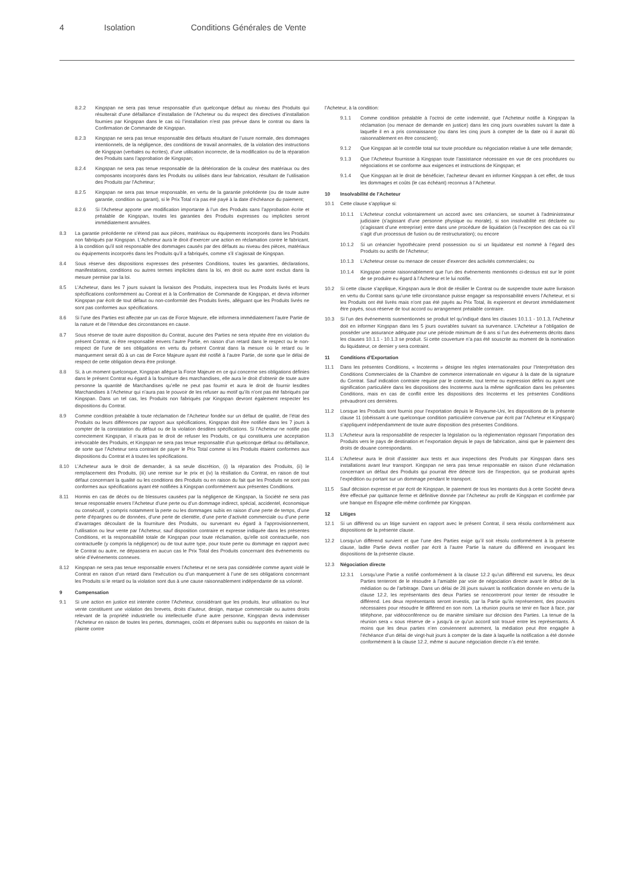4 Isolation Conditions Générales de Vente
8.2.2 Kingspan ne sera pas tenue responsable d’un quelconque défaut au niveau des Produits qui résulterait d’une défaillance d’installation de l’Acheteur ou du respect des directives d’installation fournies par Kingspan dans le cas où l’installation n’est pas prévue dans le contrat ou dans la Confirmation de Commande de Kingspan.
8.2.3 Kingspan ne sera pas tenue responsable des défauts résultant de l’usure normale, des dommages intentionnels, de la négligence, des conditions de travail anormales, de la violation des instructions de Kingspan (verbales ou écrites), d’une utilisation incorrecte, de la modification ou de la réparation des Produits sans l’approbation de Kingspan;
8.2.4 Kingspan ne sera pas tenue responsable de la détérioration de la couleur des matériaux ou des composants incorporés dans les Produits ou utilisés dans leur fabrication, résultant de l’utilisation des Produits par l’Acheteur;
8.2.5 Kingspan ne sera pas tenue responsable, en vertu de la garantie précédente (ou de toute autre garantie, condition ou garant), si le Prix Total n’a pas été payé à la date d’échéance du paiement;
8.2.6 Si l’Acheteur apporte une modification importante à l’un des Produits sans l’approbation écrite et préalable de Kingspan, toutes les garanties des Produits expresses ou implicites seront immédiatement annulées.
8.3 La garantie précédente ne s’étend pas aux pièces, matériaux ou équipements incorporés dans les Produits non fabriqués par Kingspan. L’Acheteur aura le droit d’exercer une action en réclamation contre le fabricant, à la condition qu’il soit responsable des dommages causés par des défauts au niveau des pièces, matériaux ou équipements incorporés dans les Produits qu’il a fabriqués, comme s’il s’agissait de Kingspan.
8.4 Sous réserve des dispositions expresses des présentes Conditions, toutes les garanties, déclarations, manifestations, conditions ou autres termes implicites dans la loi, en droit ou autre sont exclus dans la mesure permise par la loi.
8.5 L’Acheteur, dans les 7 jours suivant la livraison des Produits, inspectera tous les Produits livrés et leurs spécifications conformément au Contrat et à la Confirmation de Commande de Kingspan, et devra informer Kingspan par écrit de tout défaut ou non-conformité des Produits livrés, alléguant que les Produits livrés ne sont pas conformes aux spécifications.
8.6 Si l’une des Parties est affectée par un cas de Force Majeure, elle informera immédiatement l’autre Partie de la nature et de l’étendue des circonstances en cause.
8.7 Sous réserve de toute autre disposition du Contrat, aucune des Parties ne sera réputée être en violation du présent Contrat, ni être responsable envers l’autre Partie, en raison d’un retard dans le respect ou le non-respect de l’une de ses obligations en vertu du présent Contrat dans la mesure où le retard ou le manquement serait dû à un cas de Force Majeure ayant été notifié à l’autre Partie, de sorte que le délai de respect de cette obligation devra être prolongé.
8.8 Si, à un moment quelconque, Kingspan allègue la Force Majeure en ce qui concerne ses obligations définies dans le présent Contrat eu égard à la fourniture des marchandises, elle aura le droit d’obtenir de toute autre personne la quantité de Marchandises qu’elle ne peut pas fournir et aura le droit de fournir lesdites Marchandises à l’Acheteur qui n’aura pas le pouvoir de les refuser au motif qu’ils n’ont pas été fabriqués par Kingspan. Dans un tel cas, les Produits non fabriqués par Kingspan devront également respecter les dispositions du Contrat.
8.9 Comme condition préalable à toute réclamation de l’Acheteur fondée sur un défaut de qualité, de l’état des Produits ou leurs différences par rapport aux spécifications, Kingspan doit être notifiée dans les 7 jours à compter de la constatation du défaut ou de la violation desdites spécifications. Si l’Acheteur ne notifie pas correctement Kingspan, il n’aura pas le droit de refuser les Produits, ce qui constituera une acceptation irrévocable des Produits, et Kingspan ne sera pas tenue responsable d’un quelconque défaut ou défaillance, de sorte que l’Acheteur sera contraint de payer le Prix Total comme si les Produits étaient conformes aux dispositions du Contrat et à toutes les spécifications.
8.10 L’Acheteur aura le droit de demander, à sa seule discrétion, (i) la réparation des Produits, (ii) le remplacement des Produits, (iii) une remise sur le prix et (iv) la résiliation du Contrat, en raison de tout défaut concernant la qualité ou les conditions des Produits ou en raison du fait que les Produits ne sont pas conformes aux spécifications ayant été notifiées à Kingspan conformément aux présentes Conditions.
8.11 Hormis en cas de décès ou de blessures causées par la négligence de Kingspan, la Société ne sera pas tenue responsable envers l’Acheteur d’une perte ou d’un dommage indirect, spécial, accidentel, économique ou consécutif, y compris notamment la perte ou les dommages subis en raison d’une perte de temps, d’une perte d’épargnes ou de données, d’une perte de clientèle, d’une perte d’activité commerciale ou d’une perte d’avantages découlant de la fourniture des Produits, ou survenant eu égard à l’approvisionnement, l’utilisation ou leur vente par l’Acheteur, sauf disposition contraire et expresse indiquée dans les présentes Conditions, et la responsabilité totale de Kingspan pour toute réclamation, qu’elle soit contractuelle, non contractuelle (y compris la négligence) ou de tout autre type, pour toute perte ou dommage en rapport avec le Contrat ou autre, ne dépassera en aucun cas le Prix Total des Produits concernant des événements ou série d’événements connexes.
8.12 Kingspan ne sera pas tenue responsable envers l’Acheteur et ne sera pas considérée comme ayant violé le Contrat en raison d’un retard dans l’exécution ou d’un manquement à l’une de ses obligations concernant les Produits si le retard ou la violation sont dus à une cause raisonnablement indépendante de sa volonté.
9 Compensation
9.1 Si une action en justice est intentée contre l’Acheteur, considérant que les produits, leur utilisation ou leur vente constituent une violation des brevets, droits d’auteur, design, marque commerciale ou autres droits relevant de la propriété industrielle ou intellectuelle d’une autre personne, Kingspan devra indemniser l’Acheteur en raison de toutes les pertes, dommages, coûts et dépenses subis ou supportés en raison de la plainte contre
l’Acheteur, à la condition:
9.1.1 Comme condition préalable à l’octroi de cette indemnité, que l’Acheteur notifie à Kingspan la réclamation (ou menace de demande en justice) dans les cinq jours ouvrables suivant la date à laquelle il en a pris connaissance (ou dans les cinq jours à compter de la date où il aurait dû raisonnablement en être conscient);
9.1.2 Que Kingspan ait le contrôle total sur toute procédure ou négociation relative à une telle demande;
9.1.3 Que l’Acheteur fournisse à Kingspan toute l’assistance nécessaire en vue de ces procédures ou négociations et se conforme aux exigences et instructions de Kingspan; et
9.1.4 Que Kingspan ait le droit de bénéficier, l’acheteur devant en informer Kingspan à cet effet, de tous les dommages et coûts (le cas échéant) reconnus à l’Acheteur.
10 Insolvabilité de l’Acheteur
10.1 Cette clause s’applique si:
10.1.1 L’Acheteur conclut volontairement un accord avec ses créanciers, se soumet à l’administrateur judiciaire (s’agissant d’une personne physique ou morale), si son insolvabilité est déclarée ou (s’agissant d’une entreprise) entre dans une procédure de liquidation (à l’exception des cas où s’il s’agit d’un processus de fusion ou de restructuration); ou encore
10.1.2 Si un créancier hypothécaire prend possession ou si un liquidateur est nommé à l’égard des Produits ou actifs de l’Acheteur;
10.1.3 L’Acheteur cesse ou menace de cesser d’exercer des activités commerciales; ou
10.1.4 Kingspan pense raisonnablement que l’un des événements mentionnés ci-dessus est sur le point de se produire eu égard à l’Acheteur et le lui notifie.
10.2 Si cette clause s’applique, Kingspan aura le droit de résilier le Contrat ou de suspendre toute autre livraison en vertu du Contrat sans qu’une telle circonstance puisse engager sa responsabilité envers l’Acheteur, et si les Produits ont été livrés mais n’ont pas été payés au Prix Total, ils expireront et devront immédiatement être payés, sous réserve de tout accord ou arrangement préalable contraire.
10.3 Si l’un des événements susmentionnés se produit tel qu’indiqué dans les clauses 10.1.1 - 10.1.3, l’Acheteur doit en informer Kingspan dans les 5 jours ouvrables suivant sa survenance. L’Acheteur a l’obligation de posséder une assurance adéquate pour une période minimum de 6 ans si l’un des événements décrits dans les clauses 10.1.1 - 10.1.3 se produit. Si cette couverture n’a pas été souscrite au moment de la nomination du liquidateur, ce dernier y sera contraint.
11 Conditions d’Exportation
11.1 Dans les présentes Conditions, « Incoterms » désigne les règles internationales pour l’Interprétation des Conditions Commerciales de la Chambre de commerce internationale en vigueur à la date de la signature du Contrat. Sauf indication contraire requise par le contexte, tout terme ou expression défini ou ayant une signification particulière dans les dispositions des Incoterms aura la même signification dans les présentes Conditions, mais en cas de conflit entre les dispositions des Incoterms et les présentes Conditions prévaudront ces dernières.
11.2 Lorsque les Produits sont fournis pour l’exportation depuis le Royaume-Uni, les dispositions de la présente clause 11 (obéissant à une quelconque condition particulière convenue par écrit par l’Acheteur et Kingspan) s’appliquent indépendamment de toute autre disposition des présentes Conditions.
11.3 L’Acheteur aura la responsabilité de respecter la législation ou la réglementation régissant l’importation des Produits vers le pays de destination et l’exportation depuis le pays de fabrication, ainsi que le paiement des droits de douane correspondants.
11.4 L’Acheteur aura le droit d’assister aux tests et aux inspections des Produits par Kingspan dans ses installations avant leur transport. Kingspan ne sera pas tenue responsable en raison d’une réclamation concernant un défaut des Produits qui pourrait être détecté lors de l’inspection, qui se produirait après l’expédition ou portant sur un dommage pendant le transport.
11.5 Sauf décision expresse et par écrit de Kingspan, le paiement de tous les montants dus à cette Société devra être effectué par quittance ferme et définitive donnée par l’Acheteur au profit de Kingspan et confirmée par une banque en Espagne elle-même confirmée par Kingspan.
12 Litiges
12.1 Si un différend ou un litige survient en rapport avec le présent Contrat, il sera résolu conformément aux dispositions de la présente clause.
12.2 Lorsqu’un différend survient et que l’une des Parties exige qu’il soit résolu conformément à la présente clause, ladite Partie devra notifier par écrit à l’autre Partie la nature du différend en invoquant les dispositions de la présente clause.
12.3 Négociation directe
12.3.1 Lorsqu’une Partie a notifié conformément à la clause 12.2 qu’un différend est survenu, les deux Parties tenteront de le résoudre à l’amiable par voie de négociation directe avant le début de la médiation ou de l’arbitrage. Dans un délai de 28 jours suivant la notification donnée en vertu de la clause 12.2, les représentants des deux Parties se rencontreront pour tenter de résoudre le différend. Les deux représentants seront investis, par la Partie qu’ils représentent, des pouvoirs nécessaires pour résoudre le différend en son nom. La réunion pourra se tenir en face à face, par téléphone, par vidéoconférence ou de manière similaire sur décision des Parties. La tenue de la réunion sera « sous réserve de » jusqu’à ce qu’un accord soit trouvé entre les représentants. À moins que les deux parties n’en conviennent autrement, la médiation peut être engagée à l’échéance d’un délai de vingt-huit jours à compter de la date à laquelle la notification a été donnée conformément à la clause 12.2, même si aucune négociation directe n’a été tentée.